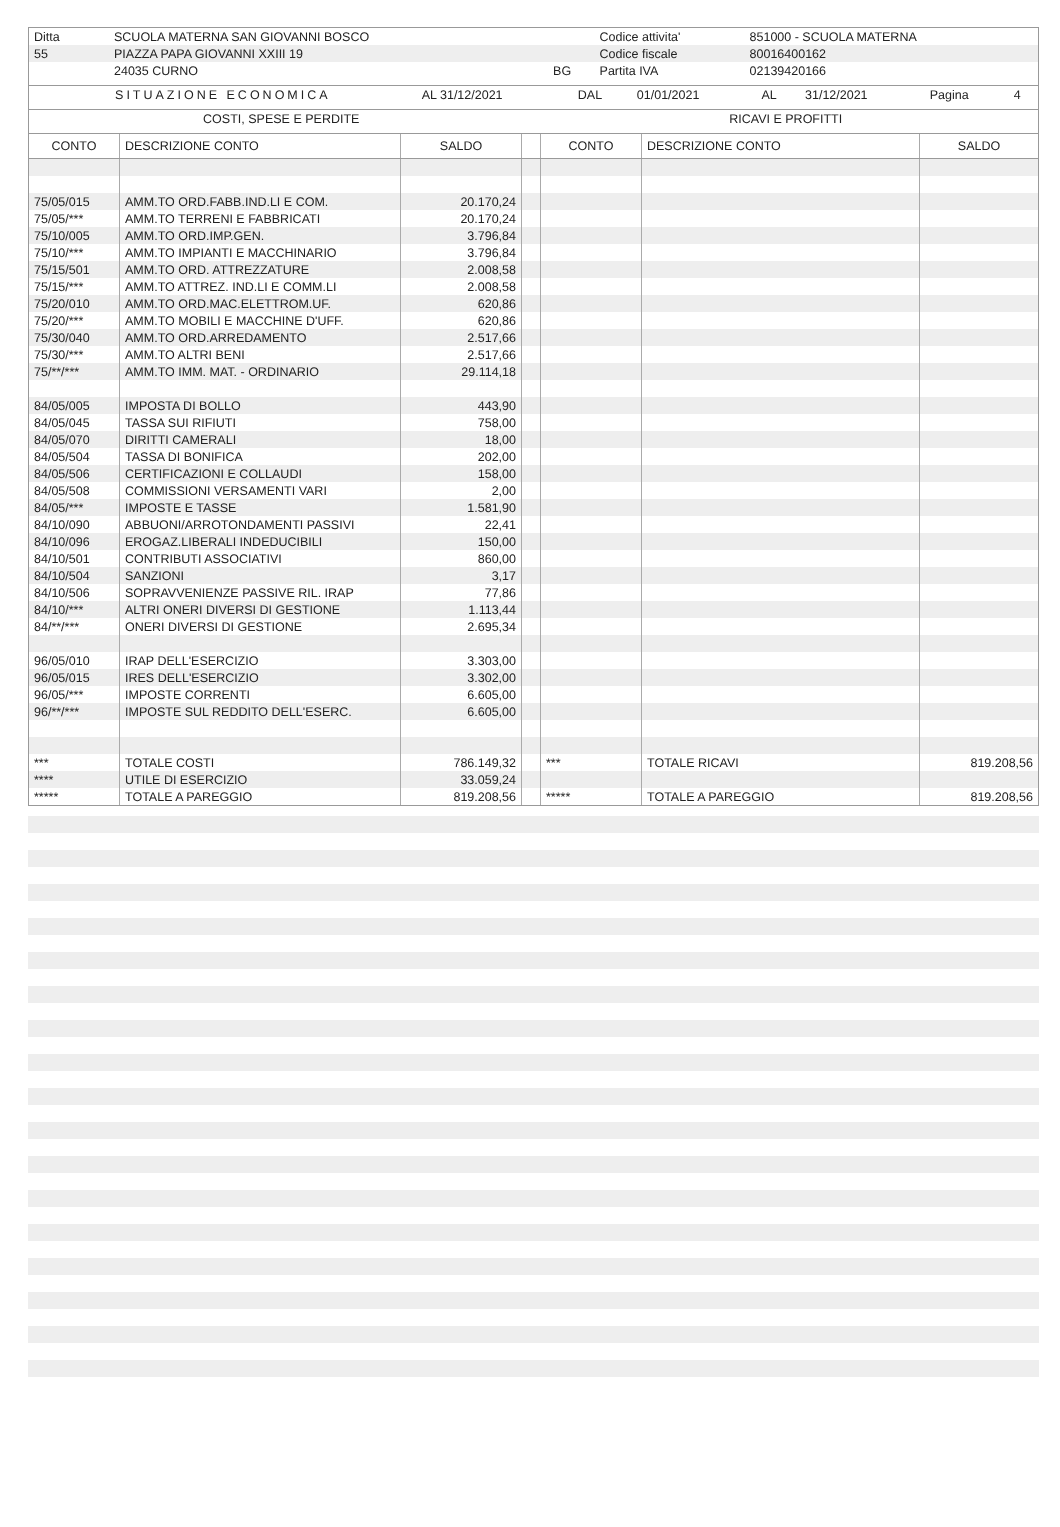| Ditta | SCUOLA MATERNA SAN GIOVANNI BOSCO | | Codice attivita' | 851000 - SCUOLA MATERNA |
| 55 | PIAZZA PAPA GIOVANNI XXIII 19 | | Codice fiscale | 80016400162 |
| | 24035 CURNO | BG | Partita IVA | 02139420166 |
| SITUAZIONE ECONOMICA | AL 31/12/2021 | DAL | 01/01/2021 | AL | 31/12/2021 | Pagina | 4 |
| COSTI, SPESE E PERDITE | RICAVI E PROFITTI |
| CONTO | DESCRIZIONE CONTO | SALDO | | CONTO | DESCRIZIONE CONTO | SALDO |
| --- | --- | --- | --- | --- | --- | --- |
| 75/05/015 | AMM.TO ORD.FABB.IND.LI E COM. | 20.170,24 | | | | |
| 75/05/*** | AMM.TO TERRENI E FABBRICATI | 20.170,24 | | | | |
| 75/10/005 | AMM.TO ORD.IMP.GEN. | 3.796,84 | | | | |
| 75/10/*** | AMM.TO IMPIANTI E MACCHINARIO | 3.796,84 | | | | |
| 75/15/501 | AMM.TO ORD. ATTREZZATURE | 2.008,58 | | | | |
| 75/15/*** | AMM.TO ATTREZ. IND.LI E COMM.LI | 2.008,58 | | | | |
| 75/20/010 | AMM.TO ORD.MAC.ELETTROM.UF. | 620,86 | | | | |
| 75/20/*** | AMM.TO MOBILI E MACCHINE D'UFF. | 620,86 | | | | |
| 75/30/040 | AMM.TO ORD.ARREDAMENTO | 2.517,66 | | | | |
| 75/30/*** | AMM.TO ALTRI BENI | 2.517,66 | | | | |
| 75/**/*** | AMM.TO IMM. MAT. - ORDINARIO | 29.114,18 | | | | |
| 84/05/005 | IMPOSTA DI BOLLO | 443,90 | | | | |
| 84/05/045 | TASSA SUI RIFIUTI | 758,00 | | | | |
| 84/05/070 | DIRITTI CAMERALI | 18,00 | | | | |
| 84/05/504 | TASSA DI BONIFICA | 202,00 | | | | |
| 84/05/506 | CERTIFICAZIONI E COLLAUDI | 158,00 | | | | |
| 84/05/508 | COMMISSIONI VERSAMENTI VARI | 2,00 | | | | |
| 84/05/*** | IMPOSTE E TASSE | 1.581,90 | | | | |
| 84/10/090 | ABBUONI/ARROTONDAMENTI PASSIVI | 22,41 | | | | |
| 84/10/096 | EROGAZ.LIBERALI INDEDUCIBILI | 150,00 | | | | |
| 84/10/501 | CONTRIBUTI ASSOCIATIVI | 860,00 | | | | |
| 84/10/504 | SANZIONI | 3,17 | | | | |
| 84/10/506 | SOPRAVVENIENZE PASSIVE RIL. IRAP | 77,86 | | | | |
| 84/10/*** | ALTRI ONERI DIVERSI DI GESTIONE | 1.113,44 | | | | |
| 84/**/*** | ONERI DIVERSI DI GESTIONE | 2.695,34 | | | | |
| 96/05/010 | IRAP DELL'ESERCIZIO | 3.303,00 | | | | |
| 96/05/015 | IRES DELL'ESERCIZIO | 3.302,00 | | | | |
| 96/05/*** | IMPOSTE CORRENTI | 6.605,00 | | | | |
| 96/**/*** | IMPOSTE SUL REDDITO DELL'ESERC. | 6.605,00 | | | | |
| *** | TOTALE COSTI | 786.149,32 | | *** | TOTALE RICAVI | 819.208,56 |
| **** | UTILE DI ESERCIZIO | 33.059,24 | | | | |
| ***** | TOTALE A PAREGGIO | 819.208,56 | | ***** | TOTALE A PAREGGIO | 819.208,56 |